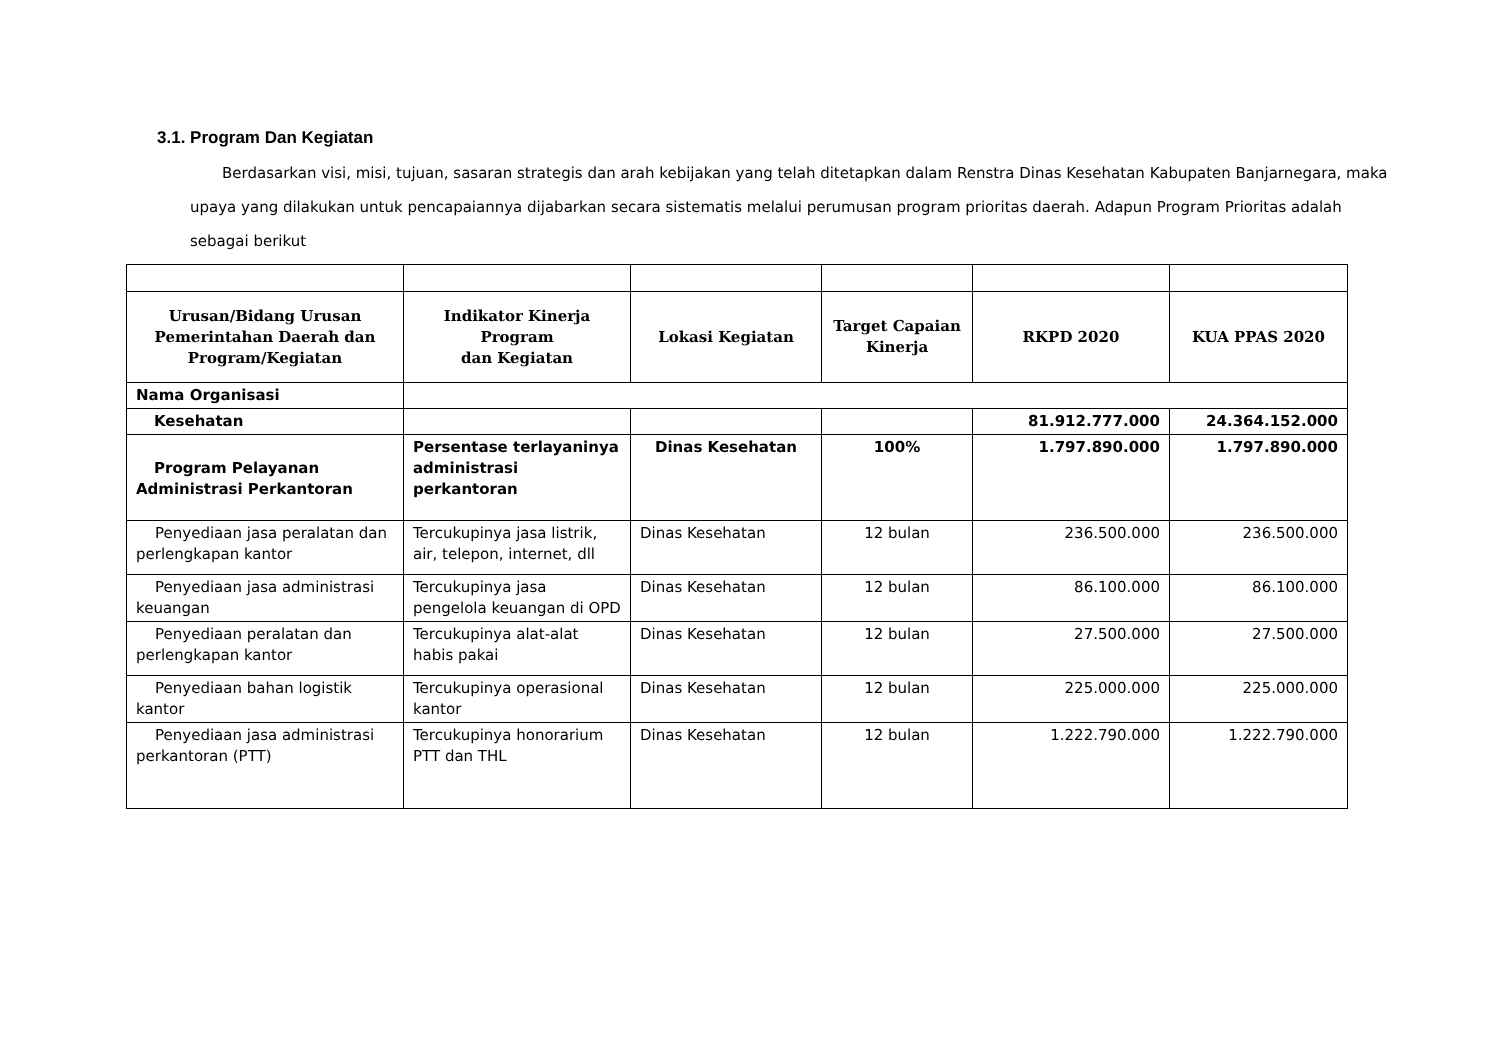3.1. Program Dan Kegiatan
Berdasarkan visi, misi, tujuan, sasaran strategis dan arah kebijakan yang telah ditetapkan dalam Renstra Dinas Kesehatan Kabupaten Banjarnegara, maka upaya yang dilakukan untuk pencapaiannya dijabarkan secara sistematis melalui perumusan program prioritas daerah. Adapun Program Prioritas adalah sebagai berikut
| Urusan/Bidang Urusan Pemerintahan Daerah dan Program/Kegiatan | Indikator Kinerja Program dan Kegiatan | Lokasi Kegiatan | Target Capaian Kinerja | RKPD 2020 | KUA PPAS 2020 |
| --- | --- | --- | --- | --- | --- |
| Nama Organisasi | | | | | |
| Kesehatan | | | | 81.912.777.000 | 24.364.152.000 |
| Program Pelayanan Administrasi Perkantoran | Persentase terlayaninya administrasi perkantoran | Dinas Kesehatan | 100% | 1.797.890.000 | 1.797.890.000 |
| Penyediaan jasa peralatan dan perlengkapan kantor | Tercukupinya jasa listrik, air, telepon, internet, dll | Dinas Kesehatan | 12 bulan | 236.500.000 | 236.500.000 |
| Penyediaan jasa administrasi keuangan | Tercukupinya jasa pengelola keuangan di OPD | Dinas Kesehatan | 12 bulan | 86.100.000 | 86.100.000 |
| Penyediaan peralatan dan perlengkapan kantor | Tercukupinya alat-alat habis pakai | Dinas Kesehatan | 12 bulan | 27.500.000 | 27.500.000 |
| Penyediaan bahan logistik kantor | Tercukupinya operasional kantor | Dinas Kesehatan | 12 bulan | 225.000.000 | 225.000.000 |
| Penyediaan jasa administrasi perkantoran (PTT) | Tercukupinya honorarium PTT dan THL | Dinas Kesehatan | 12 bulan | 1.222.790.000 | 1.222.790.000 |